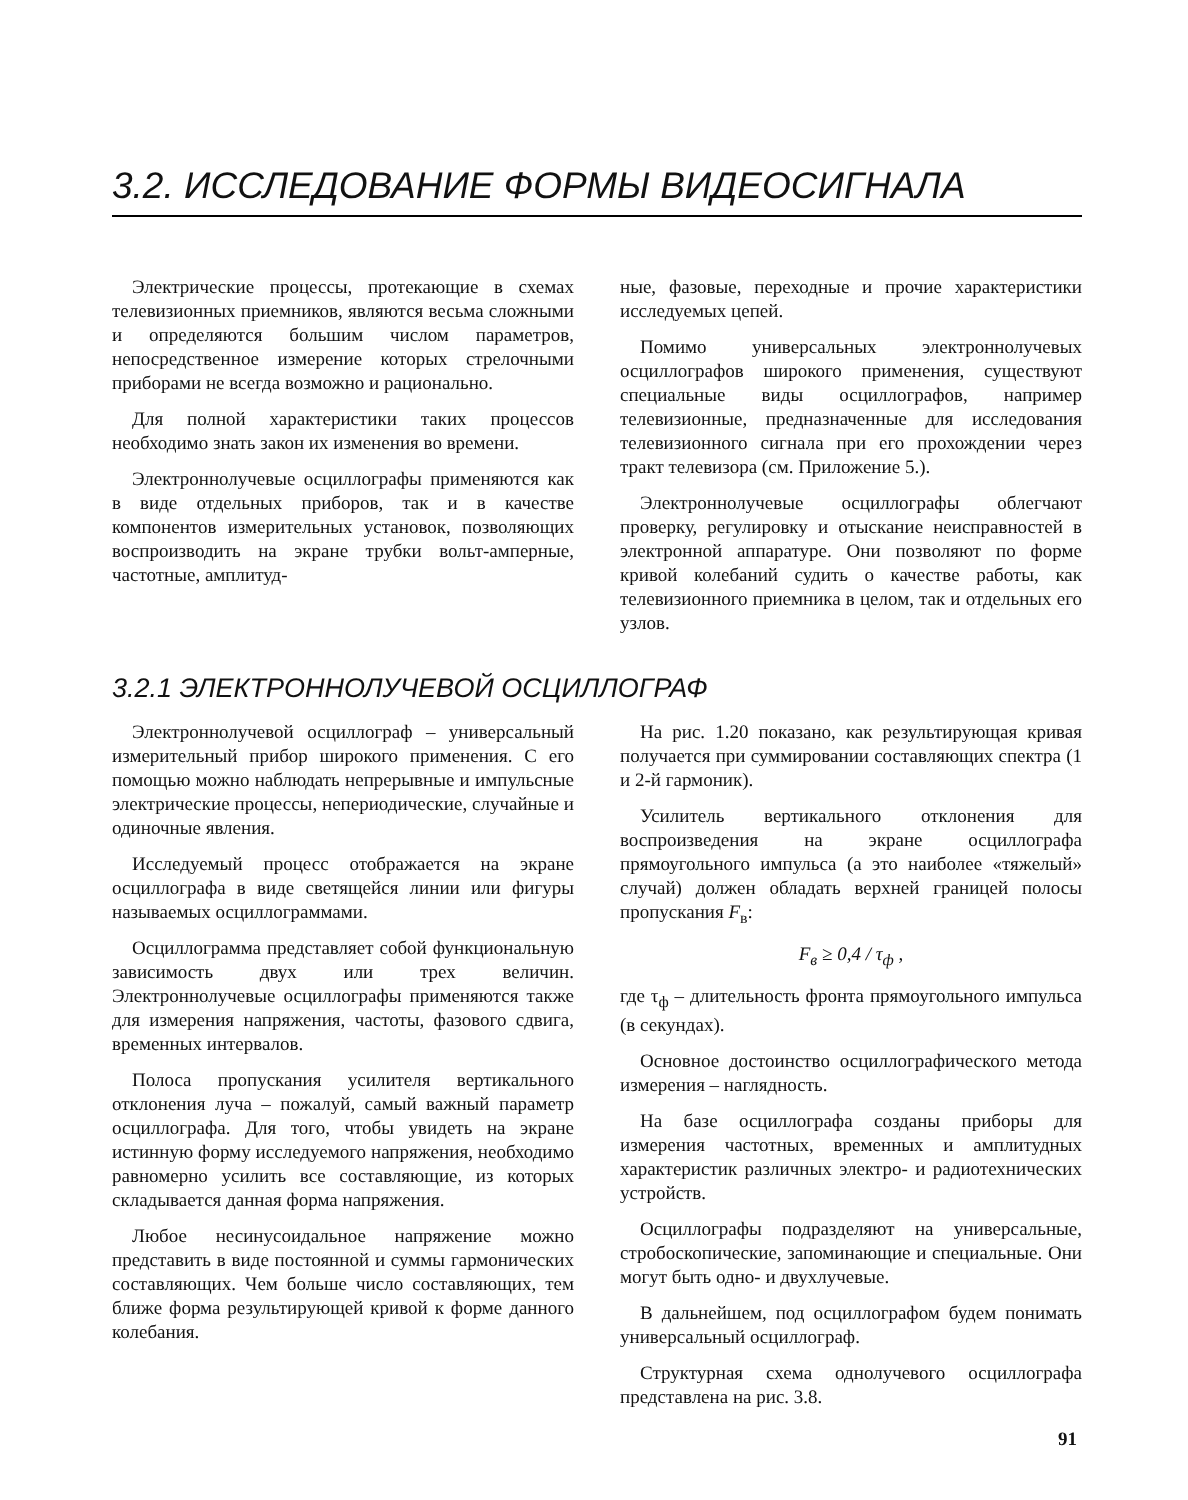3.2. ИССЛЕДОВАНИЕ ФОРМЫ ВИДЕОСИГНАЛА
Электрические процессы, протекающие в схемах телевизионных приемников, являются весьма сложными и определяются большим числом параметров, непосредственное измерение которых стрелочными приборами не всегда возможно и рационально.
Для полной характеристики таких процессов необходимо знать закон их изменения во времени.
Электроннолучевые осциллографы применяются как в виде отдельных приборов, так и в качестве компонентов измерительных установок, позволяющих воспроизводить на экране трубки вольт-амперные, частотные, амплитуд-
ные, фазовые, переходные и прочие характеристики исследуемых цепей.
Помимо универсальных электроннолучевых осциллографов широкого применения, существуют специальные виды осциллографов, например телевизионные, предназначенные для исследования телевизионного сигнала при его прохождении через тракт телевизора (см. Приложение 5.).
Электроннолучевые осциллографы облегчают проверку, регулировку и отыскание неисправностей в электронной аппаратуре. Они позволяют по форме кривой колебаний судить о качестве работы, как телевизионного приемника в целом, так и отдельных его узлов.
3.2.1 ЭЛЕКТРОННОЛУЧЕВОЙ ОСЦИЛЛОГРАФ
Электроннолучевой осциллограф – универсальный измерительный прибор широкого применения. С его помощью можно наблюдать непрерывные и импульсные электрические процессы, непериодические, случайные и одиночные явления.
Исследуемый процесс отображается на экране осциллографа в виде светящейся линии или фигуры называемых осциллограммами.
Осциллограмма представляет собой функциональную зависимость двух или трех величин. Электроннолучевые осциллографы применяются также для измерения напряжения, частоты, фазового сдвига, временных интервалов.
Полоса пропускания усилителя вертикального отклонения луча – пожалуй, самый важный параметр осциллографа. Для того, чтобы увидеть на экране истинную форму исследуемого напряжения, необходимо равномерно усилить все составляющие, из которых складывается данная форма напряжения.
Любое несинусоидальное напряжение можно представить в виде постоянной и суммы гармонических составляющих. Чем больше число составляющих, тем ближе форма результирующей кривой к форме данного колебания.
На рис. 1.20 показано, как результирующая кривая получается при суммировании составляющих спектра (1 и 2-й гармоник).
Усилитель вертикального отклонения для воспроизведения на экране осциллографа прямоугольного импульса (а это наиболее «тяжелый» случай) должен обладать верхней границей полосы пропускания F<sub>в</sub>:
F<sub>в</sub> ≥ 0,4 / τ<sub>ф</sub> ,
где τ<sub>ф</sub> – длительность фронта прямоугольного импульса (в секундах).
Основное достоинство осциллографического метода измерения – наглядность.
На базе осциллографа созданы приборы для измерения частотных, временных и амплитудных характеристик различных электро- и радиотехнических устройств.
Осциллографы подразделяют на универсальные, стробоскопические, запоминающие и специальные. Они могут быть одно- и двухлучевые.
В дальнейшем, под осциллографом будем понимать универсальный осциллограф.
Структурная схема однолучевого осциллографа представлена на рис. 3.8.
91